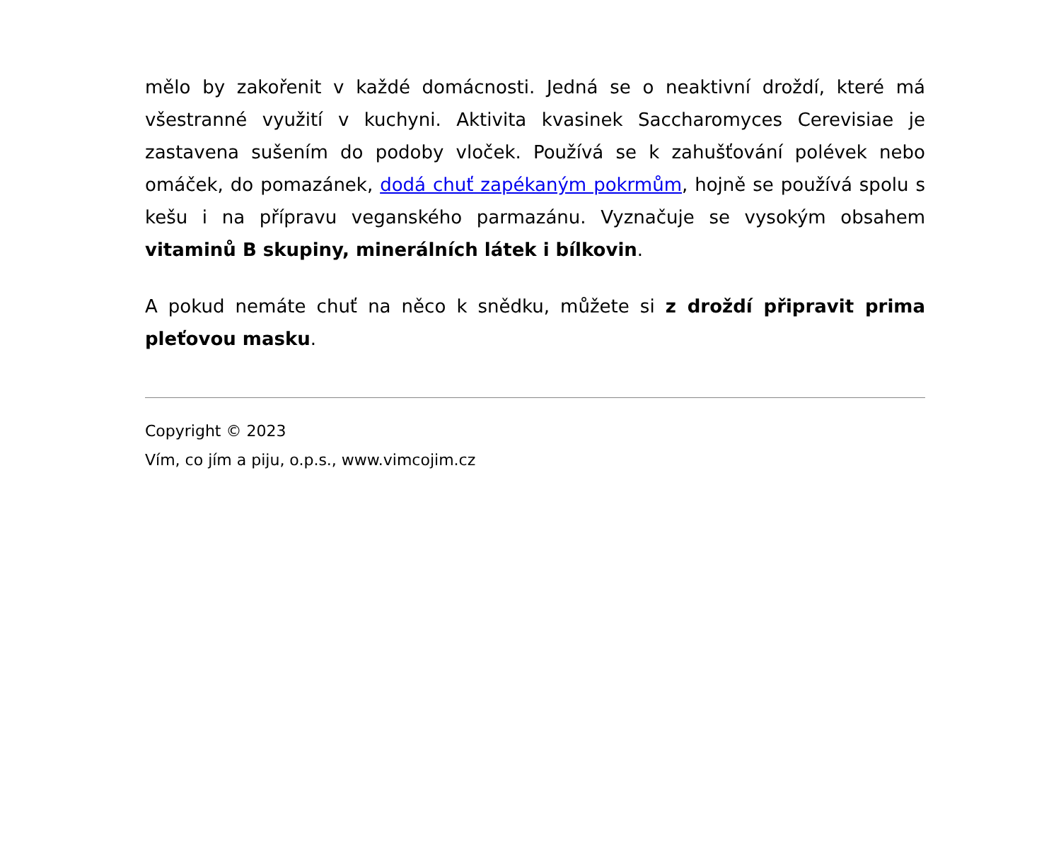mělo by zakořenit v každé domácnosti. Jedná se o neaktivní droždí, které má všestranné využití v kuchyni. Aktivita kvasinek Saccharomyces Cerevisiae je zastavena sušením do podoby vloček. Používá se k zahušťování polévek nebo omáček, do pomazánek, dodá chuť zapékaným pokrmům, hojně se používá spolu s kešu i na přípravu veganského parmazánu. Vyznačuje se vysokým obsahem vitaminů B skupiny, minerálních látek i bílkovin.
A pokud nemáte chuť na něco k snědku, můžete si z droždí připravit prima pleťovou masku.
Copyright © 2023
Vím, co jím a piju, o.p.s., www.vimcojim.cz